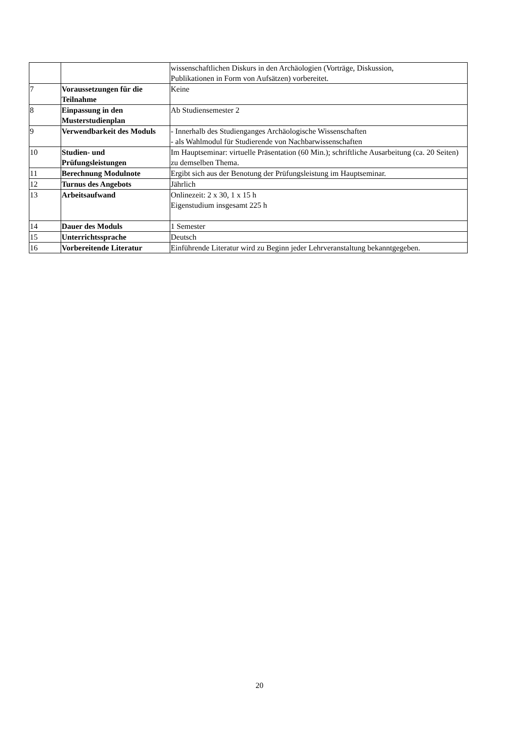| | | wissenschaftlichen Diskurs in den Archäologien (Vorträge, Diskussion, Publikationen in Form von Aufsätzen) vorbereitet. |
| 7 | Voraussetzungen für die Teilnahme | Keine |
| 8 | Einpassung in den Musterstudienplan | Ab Studiensemester 2 |
| 9 | Verwendbarkeit des Moduls | - Innerhalb des Studienganges Archäologische Wissenschaften - als Wahlmodul für Studierende von Nachbarwissenschaften |
| 10 | Studien- und Prüfungsleistungen | Im Hauptseminar: virtuelle Präsentation (60 Min.); schriftliche Ausarbeitung (ca. 20 Seiten) zu demselben Thema. |
| 11 | Berechnung Modulnote | Ergibt sich aus der Benotung der Prüfungsleistung im Hauptseminar. |
| 12 | Turnus des Angebots | Jährlich |
| 13 | Arbeitsaufwand | Onlinezeit: 2 x 30, 1 x 15 h Eigenstudium insgesamt 225 h |
| 14 | Dauer des Moduls | 1 Semester |
| 15 | Unterrichtssprache | Deutsch |
| 16 | Vorbereitende Literatur | Einführende Literatur wird zu Beginn jeder Lehrveranstaltung bekanntgegeben. |
20